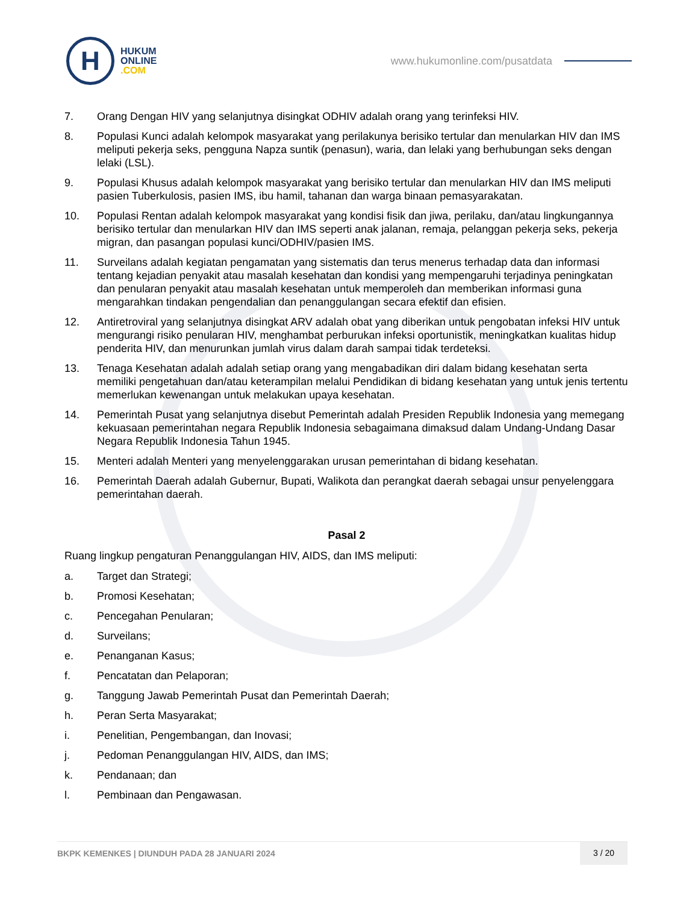H
HUKUM
ONLINE
.COM
www.hukumonline.com/pusatdata
7. Orang Dengan HIV yang selanjutnya disingkat ODHIV adalah orang yang terinfeksi HIV.
8. Populasi Kunci adalah kelompok masyarakat yang perilakunya berisiko tertular dan menularkan HIV dan IMS meliputi pekerja seks, pengguna Napza suntik (penasun), waria, dan lelaki yang berhubungan seks dengan lelaki (LSL).
9. Populasi Khusus adalah kelompok masyarakat yang berisiko tertular dan menularkan HIV dan IMS meliputi pasien Tuberkulosis, pasien IMS, ibu hamil, tahanan dan warga binaan pemasyarakatan.
10. Populasi Rentan adalah kelompok masyarakat yang kondisi fisik dan jiwa, perilaku, dan/atau lingkungannya berisiko tertular dan menularkan HIV dan IMS seperti anak jalanan, remaja, pelanggan pekerja seks, pekerja migran, dan pasangan populasi kunci/ODHIV/pasien IMS.
11. Surveilans adalah kegiatan pengamatan yang sistematis dan terus menerus terhadap data dan informasi tentang kejadian penyakit atau masalah kesehatan dan kondisi yang mempengaruhi terjadinya peningkatan dan penularan penyakit atau masalah kesehatan untuk memperoleh dan memberikan informasi guna mengarahkan tindakan pengendalian dan penanggulangan secara efektif dan efisien.
12. Antiretroviral yang selanjutnya disingkat ARV adalah obat yang diberikan untuk pengobatan infeksi HIV untuk mengurangi risiko penularan HIV, menghambat perburukan infeksi oportunistik, meningkatkan kualitas hidup penderita HIV, dan menurunkan jumlah virus dalam darah sampai tidak terdeteksi.
13. Tenaga Kesehatan adalah adalah setiap orang yang mengabadikan diri dalam bidang kesehatan serta memiliki pengetahuan dan/atau keterampilan melalui Pendidikan di bidang kesehatan yang untuk jenis tertentu memerlukan kewenangan untuk melakukan upaya kesehatan.
14. Pemerintah Pusat yang selanjutnya disebut Pemerintah adalah Presiden Republik Indonesia yang memegang kekuasaan pemerintahan negara Republik Indonesia sebagaimana dimaksud dalam Undang-Undang Dasar Negara Republik Indonesia Tahun 1945.
15. Menteri adalah Menteri yang menyelenggarakan urusan pemerintahan di bidang kesehatan.
16. Pemerintah Daerah adalah Gubernur, Bupati, Walikota dan perangkat daerah sebagai unsur penyelenggara pemerintahan daerah.
Pasal 2
Ruang lingkup pengaturan Penanggulangan HIV, AIDS, dan IMS meliputi:
a. Target dan Strategi;
b. Promosi Kesehatan;
c. Pencegahan Penularan;
d. Surveilans;
e. Penanganan Kasus;
f. Pencatatan dan Pelaporan;
g. Tanggung Jawab Pemerintah Pusat dan Pemerintah Daerah;
h. Peran Serta Masyarakat;
i. Penelitian, Pengembangan, dan Inovasi;
j. Pedoman Penanggulangan HIV, AIDS, dan IMS;
k. Pendanaan; dan
l. Pembinaan dan Pengawasan.
BKPK KEMENKES | DIUNDUH PADA 28 JANUARI 2024
3 / 20